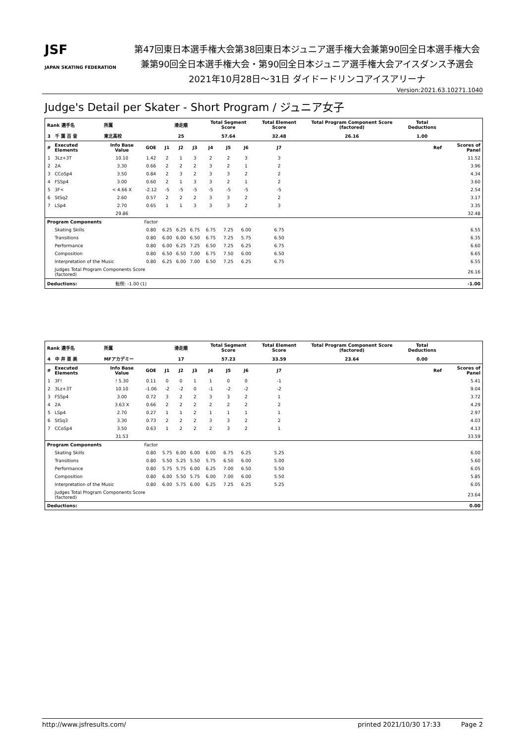JSF
JAPAN SKATING FEDERATION
第47回東日本選手権大会第38回東日本ジュニア選手権大会兼第90回全日本選手権大会
兼第90回全日本選手権大会・第90回全日本ジュニア選手権大会アイスダンス予選会
2021年10月28日～31日 ダイドードリンコアイスアリーナ
Version:2021.63.10271.1040
Judge's Detail per Skater - Short Program / ジュニア女子
| Rank 選手名 | | 所属 | | 滑走順 | | | Total Segment Score | | | Total Element Score | | Total Program Component Score (factored) | Total Deductions | |
| --- | --- | --- | --- | --- | --- | --- | --- | --- | --- | --- | --- | --- | --- | --- |
| 3 | 千 葉 百 音 | 東北高校 | | 25 | | | 57.64 | | | 32.48 | | 26.16 | 1.00 | |
| # | Executed Elements | Info Base Value | GOE | J1 | J2 | J3 | J4 | J5 | J6 | J7 | Ref | | | Scores of Panel |
| 1 | 3Lz+3T | 10.10 | 1.42 | 2 | 1 | 3 | 2 | 2 | 3 | 3 | | | | 11.52 |
| 2 | 2A | 3.30 | 0.66 | 2 | 2 | 2 | 3 | 2 | 1 | 2 | | | | 3.96 |
| 3 | CCoSp4 | 3.50 | 0.84 | 2 | 3 | 2 | 3 | 3 | 2 | 2 | | | | 4.34 |
| 4 | FSSp4 | 3.00 | 0.60 | 2 | 1 | 3 | 3 | 2 | 1 | 2 | | | | 3.60 |
| 5 | 3F< | < 4.66 X | -2.12 | -5 | -5 | -5 | -5 | -5 | -5 | -5 | | | | 2.54 |
| 6 | StSq2 | 2.60 | 0.57 | 2 | 2 | 2 | 3 | 3 | 2 | 2 | | | | 3.17 |
| 7 | LSp4 | 2.70 | 0.65 | 1 | 1 | 3 | 3 | 3 | 2 | 3 | | | | 3.35 |
| | | 29.86 | | | | | | | | | | | | 32.48 |
| Program Components | | | Factor | | | | | | | | | | | |
| | Skating Skills | | 0.80 | 6.25 | 6.25 | 6.75 | 6.75 | 7.25 | 6.00 | 6.75 | | | | 6.55 |
| | Transitions | | 0.80 | 6.00 | 6.00 | 6.50 | 6.75 | 7.25 | 5.75 | 6.50 | | | | 6.35 |
| | Performance | | 0.80 | 6.00 | 6.25 | 7.25 | 6.50 | 7.25 | 6.25 | 6.75 | | | | 6.60 |
| | Composition | | 0.80 | 6.50 | 6.50 | 7.00 | 6.75 | 7.50 | 6.00 | 6.50 | | | | 6.65 |
| | Interpretation of the Music | | 0.80 | 6.25 | 6.00 | 7.00 | 6.50 | 7.25 | 6.25 | 6.75 | | | | 6.55 |
| | Judges Total Program Components Score (factored) | | | | | | | | | | | | | 26.16 |
| Deductions: | | 転倒: -1.00 (1) | | | | | | | | | | | | -1.00 |
| Rank 選手名 | | 所属 | | 滑走順 | | | Total Segment Score | | | Total Element Score | | Total Program Component Score (factored) | Total Deductions | |
| --- | --- | --- | --- | --- | --- | --- | --- | --- | --- | --- | --- | --- | --- | --- |
| 4 | 中 井 亜 美 | MFアカデミー | | 17 | | | 57.23 | | | 33.59 | | 23.64 | 0.00 | |
| # | Executed Elements | Info Base Value | GOE | J1 | J2 | J3 | J4 | J5 | J6 | J7 | Ref | | | Scores of Panel |
| 1 | 3F! | ! 5.30 | 0.11 | 0 | 0 | 1 | 1 | 0 | 0 | -1 | | | | 5.41 |
| 2 | 3Lz+3T | 10.10 | -1.06 | -2 | -2 | 0 | -1 | -2 | -2 | -2 | | | | 9.04 |
| 3 | FSSp4 | 3.00 | 0.72 | 3 | 2 | 2 | 3 | 3 | 2 | 1 | | | | 3.72 |
| 4 | 2A | 3.63 X | 0.66 | 2 | 2 | 2 | 2 | 2 | 2 | 2 | | | | 4.29 |
| 5 | LSp4 | 2.70 | 0.27 | 1 | 1 | 2 | 1 | 1 | 1 | 1 | | | | 2.97 |
| 6 | StSq3 | 3.30 | 0.73 | 2 | 2 | 2 | 3 | 3 | 2 | 2 | | | | 4.03 |
| 7 | CCoSp4 | 3.50 | 0.63 | 1 | 2 | 2 | 2 | 3 | 2 | 1 | | | | 4.13 |
| | | 31.53 | | | | | | | | | | | | 33.59 |
| Program Components | | | Factor | | | | | | | | | | | |
| | Skating Skills | | 0.80 | 5.75 | 6.00 | 6.00 | 6.00 | 6.75 | 6.25 | 5.25 | | | | 6.00 |
| | Transitions | | 0.80 | 5.50 | 5.25 | 5.50 | 5.75 | 6.50 | 6.00 | 5.00 | | | | 5.60 |
| | Performance | | 0.80 | 5.75 | 5.75 | 6.00 | 6.25 | 7.00 | 6.50 | 5.50 | | | | 6.05 |
| | Composition | | 0.80 | 6.00 | 5.50 | 5.75 | 6.00 | 7.00 | 6.00 | 5.50 | | | | 5.85 |
| | Interpretation of the Music | | 0.80 | 6.00 | 5.75 | 6.00 | 6.25 | 7.25 | 6.25 | 5.25 | | | | 6.05 |
| | Judges Total Program Components Score (factored) | | | | | | | | | | | | | 23.64 |
| Deductions: | | | | | | | | | | | | | | 0.00 |
http://www.jsfresults.com/ printed 2021/10/30 17:33 Page 2